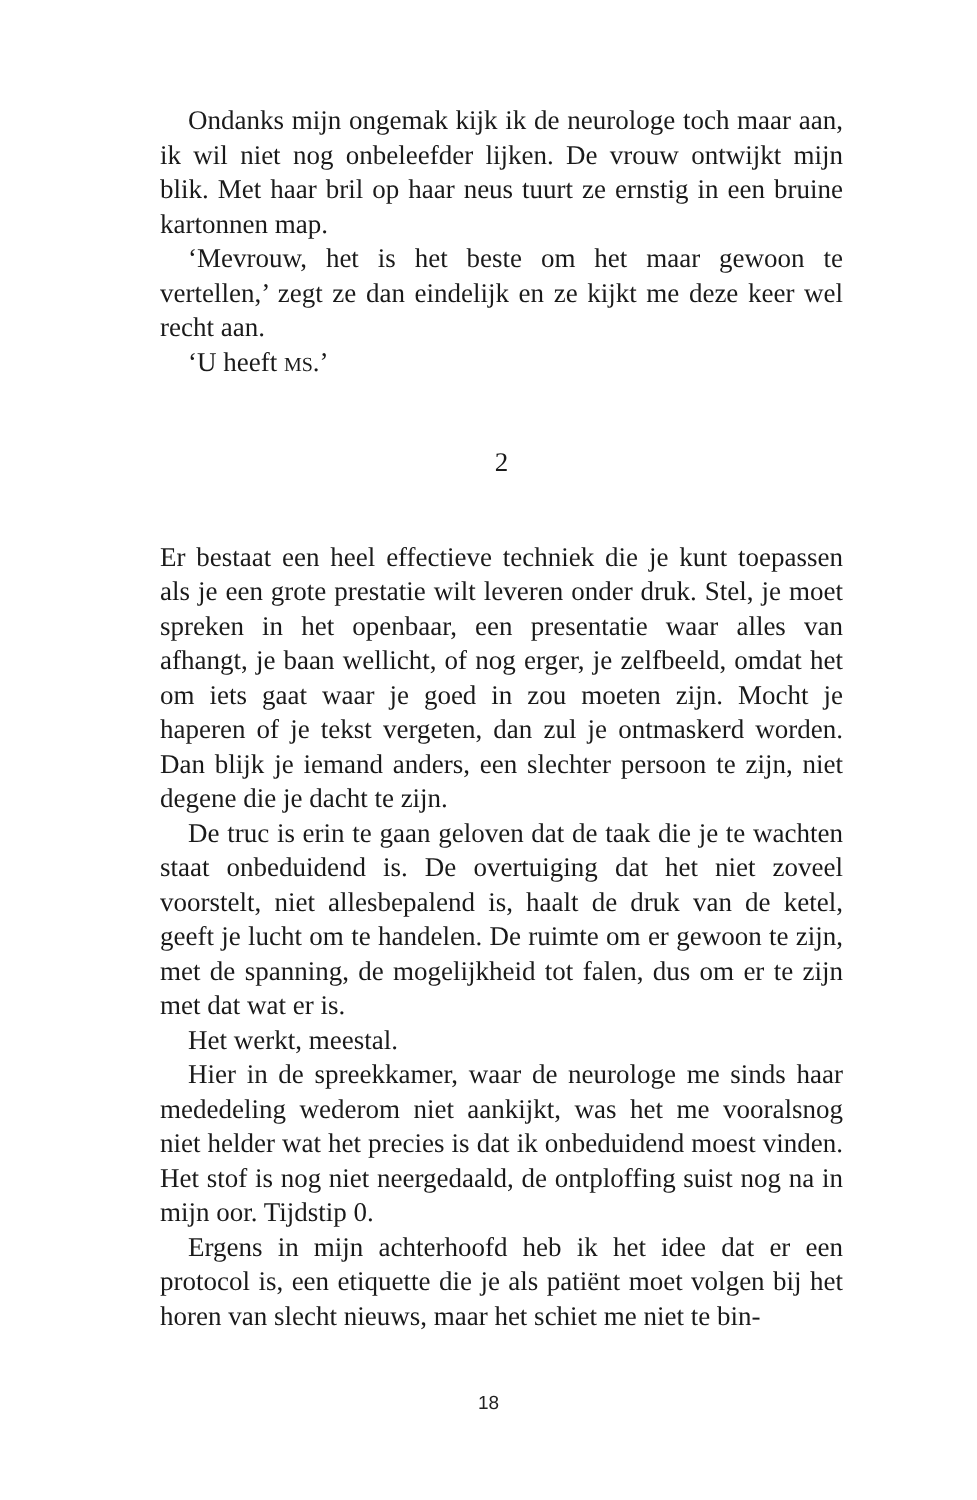Ondanks mijn ongemak kijk ik de neurologe toch maar aan, ik wil niet nog onbeleefder lijken. De vrouw ontwijkt mijn blik. Met haar bril op haar neus tuurt ze ernstig in een bruine kartonnen map.
‘Mevrouw, het is het beste om het maar gewoon te vertellen,’ zegt ze dan eindelijk en ze kijkt me deze keer wel recht aan.
‘U heeft MS.’
2
Er bestaat een heel effectieve techniek die je kunt toepassen als je een grote prestatie wilt leveren onder druk. Stel, je moet spreken in het openbaar, een presentatie waar alles van afhangt, je baan wellicht, of nog erger, je zelfbeeld, omdat het om iets gaat waar je goed in zou moeten zijn. Mocht je haperen of je tekst vergeten, dan zul je ontmaskerd worden. Dan blijk je iemand anders, een slechter persoon te zijn, niet degene die je dacht te zijn.
De truc is erin te gaan geloven dat de taak die je te wachten staat onbeduidend is. De overtuiging dat het niet zoveel voorstelt, niet allesbepalend is, haalt de druk van de ketel, geeft je lucht om te handelen. De ruimte om er gewoon te zijn, met de spanning, de mogelijkheid tot falen, dus om er te zijn met dat wat er is.
Het werkt, meestal.
Hier in de spreekkamer, waar de neurologe me sinds haar mededeling wederom niet aankijkt, was het me vooralsnog niet helder wat het precies is dat ik onbeduidend moest vinden. Het stof is nog niet neergedaald, de ontploffing suist nog na in mijn oor. Tijdstip 0.
Ergens in mijn achterhoofd heb ik het idee dat er een protocol is, een etiquette die je als patiënt moet volgen bij het horen van slecht nieuws, maar het schiet me niet te bin-
18